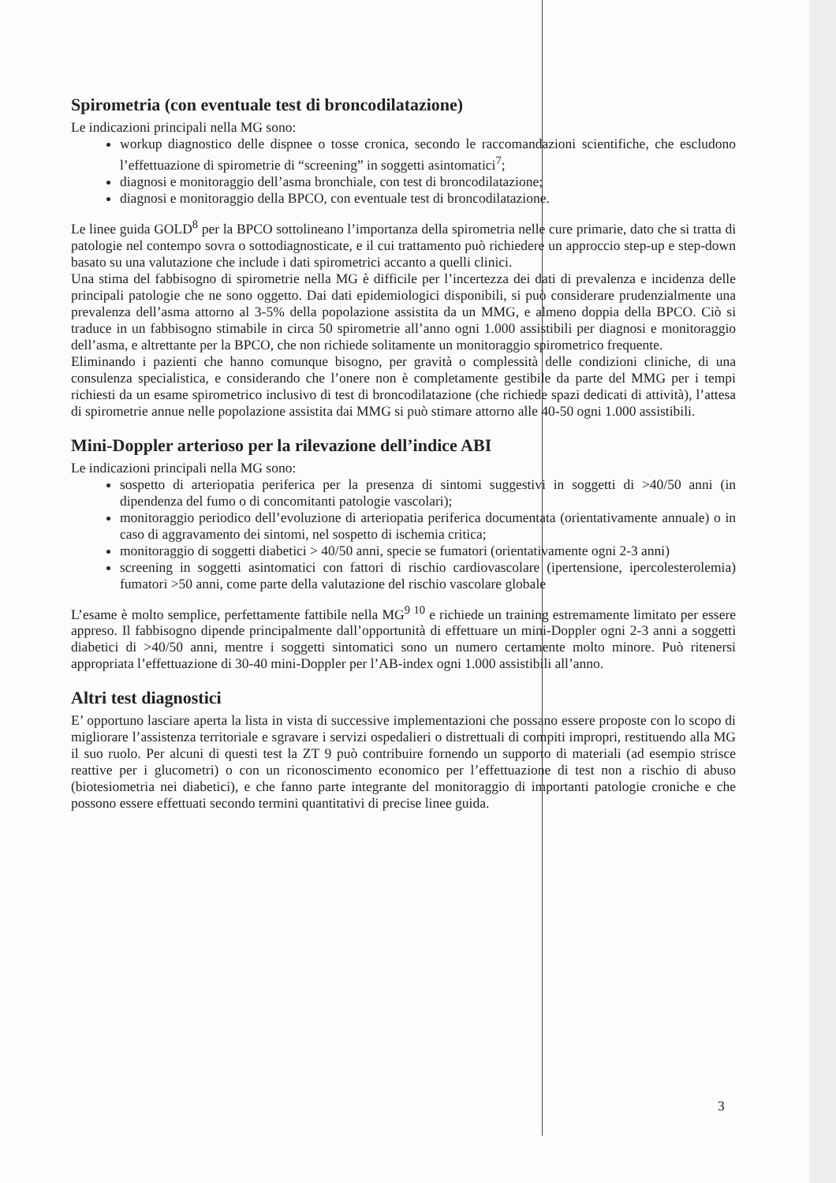Spirometria (con eventuale test di broncodilatazione)
Le indicazioni principali nella MG sono:
workup diagnostico delle dispnee o tosse cronica, secondo le raccomandazioni scientifiche, che escludono l’effettuazione di spirometrie di “screening” in soggetti asintomatici<sup>7</sup>;
diagnosi e monitoraggio dell’asma bronchiale, con test di broncodilatazione;
diagnosi e monitoraggio della BPCO, con eventuale test di broncodilatazione.
Le linee guida GOLD<sup>8</sup> per la BPCO sottolineano l’importanza della spirometria nelle cure primarie, dato che si tratta di patologie nel contempo sovra o sottodiagnosticate, e il cui trattamento può richiedere un approccio step-up e step-down basato su una valutazione che include i dati spirometrici accanto a quelli clinici.
Una stima del fabbisogno di spirometrie nella MG è difficile per l’incertezza dei dati di prevalenza e incidenza delle principali patologie che ne sono oggetto. Dai dati epidemiologici disponibili, si può considerare prudenzialmente una prevalenza dell’asma attorno al 3-5% della popolazione assistita da un MMG, e almeno doppia della BPCO. Ciò si traduce in un fabbisogno stimabile in circa 50 spirometrie all’anno ogni 1.000 assistibili per diagnosi e monitoraggio dell’asma, e altrettante per la BPCO, che non richiede solitamente un monitoraggio spirometrico frequente.
Eliminando i pazienti che hanno comunque bisogno, per gravità o complessità delle condizioni cliniche, di una consulenza specialistica, e considerando che l’onere non è completamente gestibile da parte del MMG per i tempi richiesti da un esame spirometrico inclusivo di test di broncodilatazione (che richiede spazi dedicati di attività), l’attesa di spirometrie annue nelle popolazione assistita dai MMG si può stimare attorno alle 40-50 ogni 1.000 assistibili.
Mini-Doppler arterioso per la rilevazione dell’indice ABI
Le indicazioni principali nella MG sono:
sospetto di arteriopatia periferica per la presenza di sintomi suggestivi in soggetti di >40/50 anni (in dipendenza del fumo o di concomitanti patologie vascolari);
monitoraggio periodico dell’evoluzione di arteriopatia periferica documentata (orientativamente annuale) o in caso di aggravamento dei sintomi, nel sospetto di ischemia critica;
monitoraggio di soggetti diabetici > 40/50 anni, specie se fumatori (orientativamente ogni 2-3 anni)
screening in soggetti asintomatici con fattori di rischio cardiovascolare (ipertensione, ipercolesterolemia) fumatori >50 anni, come parte della valutazione del rischio vascolare globale
L’esame è molto semplice, perfettamente fattibile nella MG<sup>9 10</sup> e richiede un training estremamente limitato per essere appreso. Il fabbisogno dipende principalmente dall’opportunità di effettuare un mini-Doppler ogni 2-3 anni a soggetti diabetici di >40/50 anni, mentre i soggetti sintomatici sono un numero certamente molto minore. Può ritenersi appropriata l’effettuazione di 30-40 mini-Doppler per l’AB-index ogni 1.000 assistibili all’anno.
Altri test diagnostici
E’ opportuno lasciare aperta la lista in vista di successive implementazioni che possano essere proposte con lo scopo di migliorare l’assistenza territoriale e sgravare i servizi ospedalieri o distrettuali di compiti impropri, restituendo alla MG il suo ruolo. Per alcuni di questi test la ZT 9 può contribuire fornendo un supporto di materiali (ad esempio strisce reattive per i glucometri) o con un riconoscimento economico per l’effettuazione di test non a rischio di abuso (biotesiometria nei diabetici), e che fanno parte integrante del monitoraggio di importanti patologie croniche e che possono essere effettuati secondo termini quantitativi di precise linee guida.
3